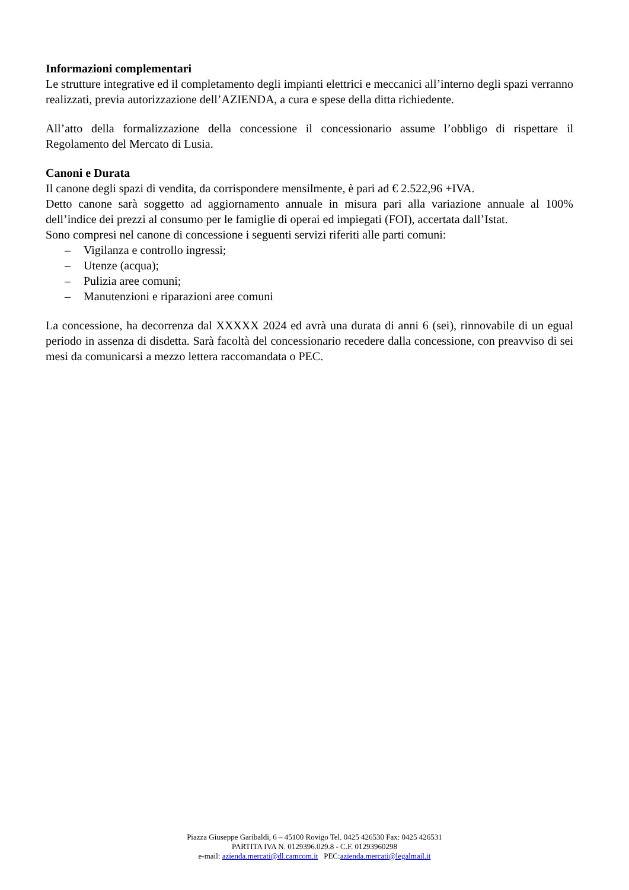Informazioni complementari
Le strutture integrative ed il completamento degli impianti elettrici e meccanici all’interno degli spazi verranno realizzati, previa autorizzazione dell’AZIENDA, a cura e spese della ditta richiedente.
All’atto della formalizzazione della concessione il concessionario assume l’obbligo di rispettare il Regolamento del Mercato di Lusia.
Canoni e Durata
Il canone degli spazi di vendita, da corrispondere mensilmente, è pari ad € 2.522,96 +IVA.
Detto canone sarà soggetto ad aggiornamento annuale in misura pari alla variazione annuale al 100% dell’indice dei prezzi al consumo per le famiglie di operai ed impiegati (FOI), accertata dall’Istat.
Sono compresi nel canone di concessione i seguenti servizi riferiti alle parti comuni:
– Vigilanza e controllo ingressi;
– Utenze (acqua);
– Pulizia aree comuni;
– Manutenzioni e riparazioni aree comuni
La concessione, ha decorrenza dal XXXXX 2024 ed avrà una durata di anni 6 (sei), rinnovabile di un egual periodo in assenza di disdetta. Sarà facoltà del concessionario recedere dalla concessione, con preavviso di sei mesi da comunicarsi a mezzo lettera raccomandata o PEC.
Piazza Giuseppe Garibaldi, 6 – 45100 Rovigo Tel. 0425 426530 Fax: 0425 426531
PARTITA IVA N. 0129396.029.8 - C.F. 01293960298
e-mail: azienda.mercati@dl.camcom.it PEC:azienda.mercati@legalmail.it